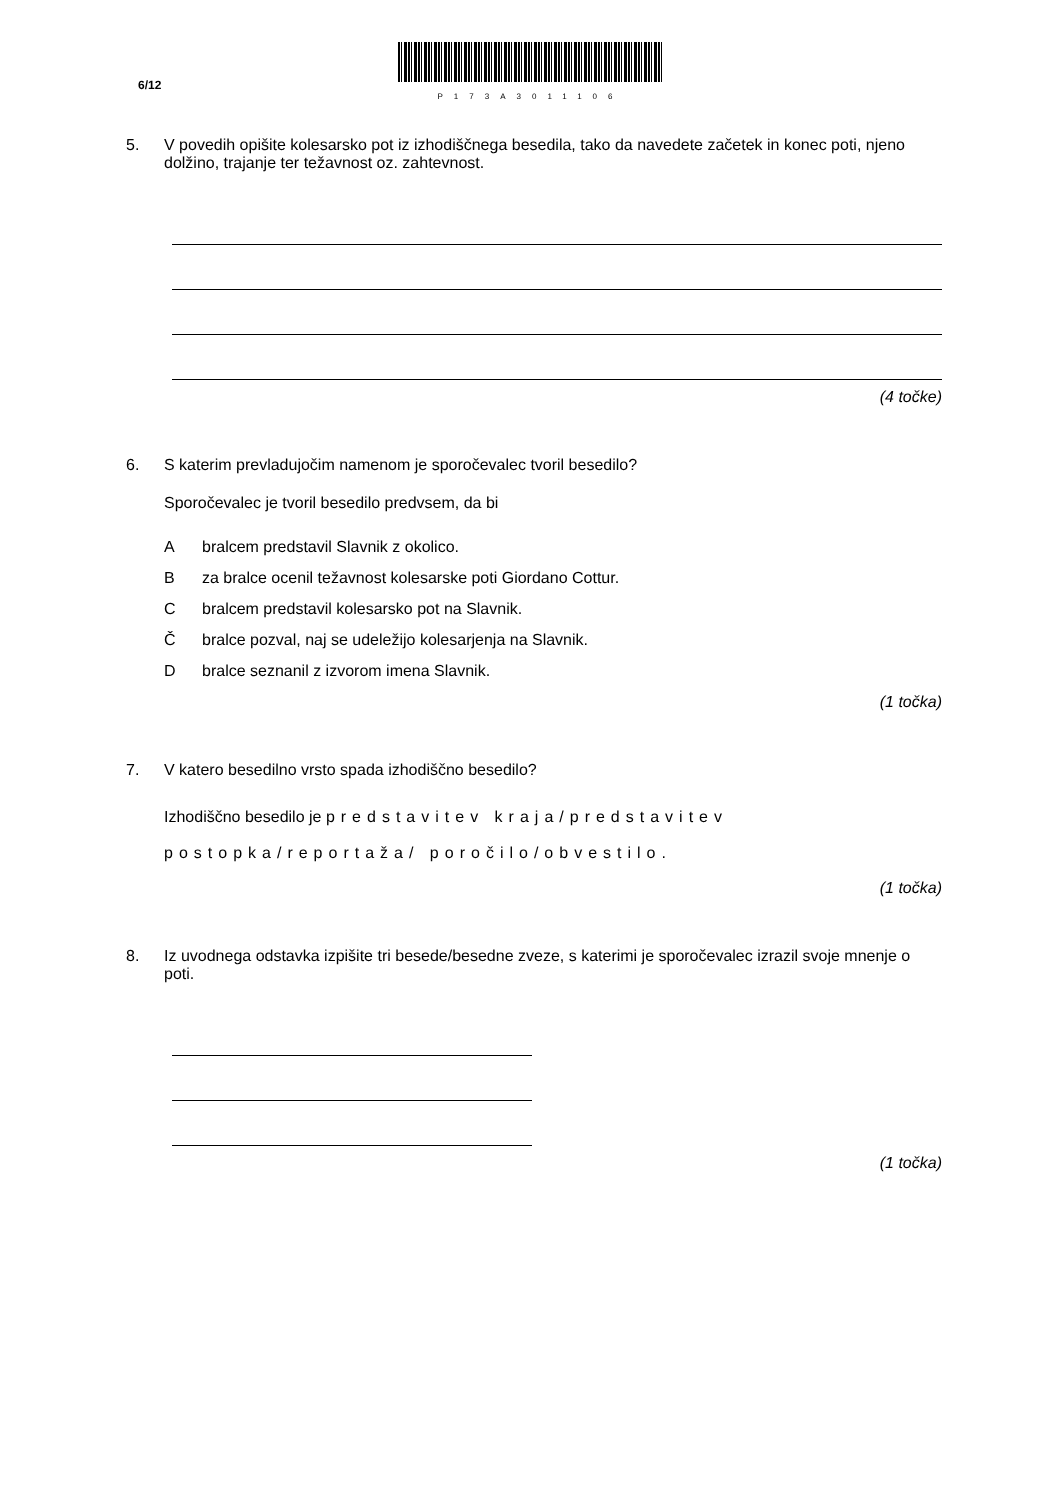6/12
P173A3011106
5. V povedih opišite kolesarsko pot iz izhodiščnega besedila, tako da navedete začetek in konec poti, njeno dolžino, trajanje ter težavnost oz. zahtevnost.
(4 točke)
6. S katerim prevladujočim namenom je sporočevalec tvoril besedilo?
Sporočevalec je tvoril besedilo predvsem, da bi
Abralcem predstavil Slavnik z okolico.
Bza bralce ocenil težavnost kolesarske poti Giordano Cottur.
Cbralcem predstavil kolesarsko pot na Slavnik.
Čbralce pozval, naj se udeležijo kolesarjenja na Slavnik.
Dbralce seznanil z izvorom imena Slavnik.
(1 točka)
7. V katero besedilno vrsto spada izhodiščno besedilo?
Izhodiščno besedilo je predstavitev kraja/predstavitev postopka/reportaža/ poročilo/obvestilo.
(1 točka)
8. Iz uvodnega odstavka izpišite tri besede/besedne zveze, s katerimi je sporočevalec izrazil svoje mnenje o poti.
(1 točka)